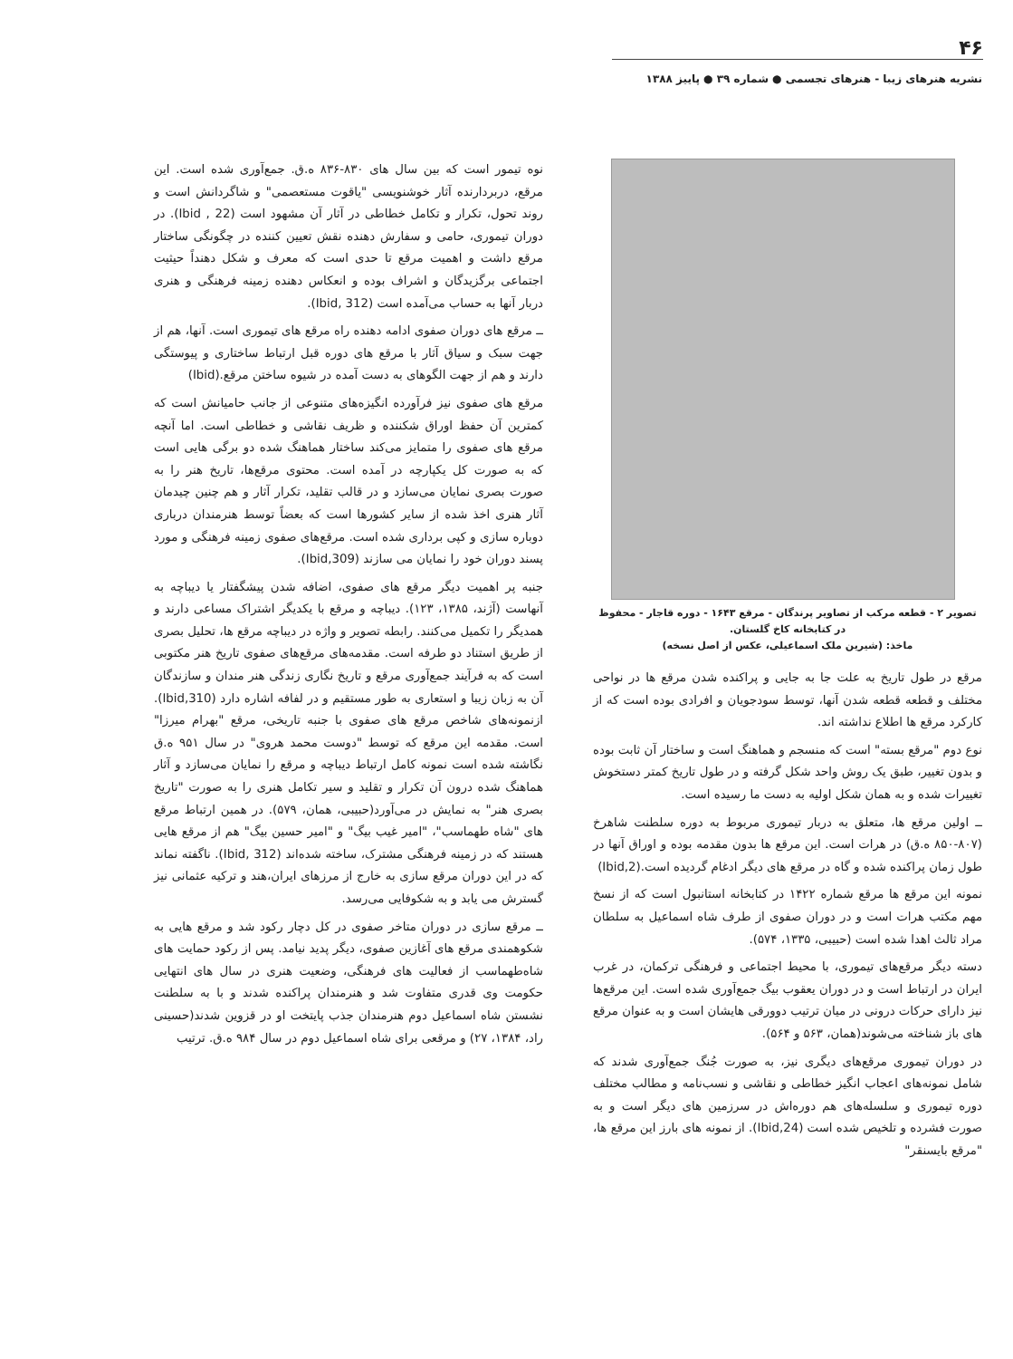۴۶
نشریه هنرهای زیبا - هنرهای تجسمی ● شماره ۳۹ ● پاییز ۱۳۸۸
تصویر ۲ - قطعه مرکب از تصاویر پرندگان - مرقع ۱۶۴۳ - دوره قاجار - محفوظ در کتابخانه کاخ گلستان.
ماخذ: (شیرین ملک اسماعیلی، عکس از اصل نسخه)
مرقع در طول تاریخ به علت جا به جایی و پراکنده شدن مرقع ها در نواحی مختلف و قطعه قطعه شدن آنها، توسط سودجویان و افرادی بوده است که از کارکرد مرقع ها اطلاع نداشته اند.
نوع دوم "مرقع بسته" است که منسجم و هماهنگ است و ساختار آن ثابت بوده و بدون تغییر، طبق یک روش واحد شکل گرفته و در طول تاریخ کمتر دستخوش تغییرات شده و به همان شکل اولیه به دست ما رسیده است.
ــ اولین مرقع ها، متعلق به دربار تیموری مربوط به دوره سلطنت شاهرخ (۸۰۷-۸۵۰ ه.ق) در هرات است. این مرقع ها بدون مقدمه بوده و اوراق آنها در طول زمان پراکنده شده و گاه در مرقع های دیگر ادغام گردیده است.(Ibid,2)
نمونه این مرقع ها مرقع شماره ۱۴۲۲ در کتابخانه استانبول است که از نسخ مهم مکتب هرات است و در دوران صفوی از طرف شاه اسماعیل به سلطان مراد ثالث اهدا شده است (حبیبی، ۱۳۳۵، ۵۷۴).
دسته دیگر مرقع‌های تیموری، با محیط اجتماعی و فرهنگی ترکمان، در غرب ایران در ارتباط است و در دوران یعقوب بیگ جمع‌آوری شده است. این مرقع‌ها نیز دارای حرکات درونی در میان ترتیب دوورقی هایشان است و به عنوان مرقع های باز شناخته می‌شوند(همان، ۵۶۳ و ۵۶۴).
در دوران تیموری مرقع‌های دیگری نیز، به صورت جُنگ جمع‌آوری شدند که شامل نمونه‌های اعجاب انگیز خطاطی و نقاشی و نسب‌نامه و مطالب مختلف دوره تیموری و سلسله‌های هم دوره‌اش در سرزمین های دیگر است و به صورت فشرده و تلخیص شده است (Ibid,24). از نمونه های بارز این مرقع ها، "مرقع بایسنقر"
نوه تیمور است که بین سال های ۸۳۰-۸۳۶ ه.ق. جمع‌آوری شده است. این مرقع، دربردارنده آثار خوشنویسی "یاقوت مستعصمی" و شاگردانش است و روند تحول، تکرار و تکامل خطاطی در آثار آن مشهود است (Ibid , 22). در دوران تیموری، حامی و سفارش دهنده نقش تعیین کننده در چگونگی ساختار مرقع داشت و اهمیت مرقع تا حدی است که معرف و شکل دهنداً حیثیت اجتماعی برگزیدگان و اشراف بوده و انعکاس دهنده زمینه فرهنگی و هنری دربار آنها به حساب می‌آمده است (Ibid, 312).
ــ مرقع های دوران صفوی ادامه دهنده راه مرقع های تیموری است. آنها، هم از جهت سبک و سیاق آثار با مرقع های دوره قبل ارتباط ساختاری و پیوستگی دارند و هم از جهت الگوهای به دست آمده در شیوه ساختن مرقع.(Ibid)
مرقع های صفوی نیز فرآورده انگیزه‌های متنوعی از جانب حامیانش است که کمترین آن حفظ اوراق شکننده و ظریف نقاشی و خطاطی است. اما آنچه مرقع های صفوی را متمایز می‌کند ساختار هماهنگ شده دو برگی هایی است که به صورت کل یکپارچه در آمده است. محتوی مرقع‌ها، تاریخ هنر را به صورت بصری نمایان می‌سازد و در قالب تقلید، تکرار آثار و هم چنین چیدمان آثار هنری اخذ شده از سایر کشورها است که بعضاً توسط هنرمندان درباری دوباره سازی و کپی برداری شده است. مرقع‌های صفوی زمینه فرهنگی و مورد پسند دوران خود را نمایان می سازند (Ibid,309).
جنبه پر اهمیت دیگر مرقع های صفوی، اضافه شدن پیشگفتار یا دیباچه به آنهاست (آژند، ۱۳۸۵، ۱۲۳). دیباچه و مرقع با یکدیگر اشتراک مساعی دارند و همدیگر را تکمیل می‌کنند. رابطه تصویر و واژه در دیباچه مرقع ها، تحلیل بصری از طریق استناد دو طرفه است. مقدمه‌های مرقع‌های صفوی تاریخ هنر مکتوبی است که به فرآیند جمع‌آوری مرقع و تاریخ نگاری زندگی هنر مندان و سازندگان آن به زبان زیبا و استعاری به طور مستقیم و در لفافه اشاره دارد (Ibid,310). ازنمونه‌های شاخص مرقع های صفوی با جنبه تاریخی، مرقع "بهرام میرزا" است. مقدمه این مرقع که توسط "دوست محمد هروی" در سال ۹۵۱ ه.ق نگاشته شده است نمونه کامل ارتباط دیباچه و مرقع را نمایان می‌سازد و آثار هماهنگ شده درون آن تکرار و تقلید و سیر تکامل هنری را به صورت "تاریخ بصری هنر" به نمایش در می‌آورد(حبیبی، همان، ۵۷۹). در همین ارتباط مرقع های "شاه طهماسب"، "امیر غیب بیگ" و "امیر حسین بیگ" هم از مرقع هایی هستند که در زمینه فرهنگی مشترک، ساخته شده‌اند (Ibid, 312). ناگفته نماند که در این دوران مرقع سازی به خارج از مرزهای ایران،هند و ترکیه عثمانی نیز گسترش می یابد و به شکوفایی می‌رسد.
ــ مرقع سازی در دوران متاخر صفوی در کل دچار رکود شد و مرقع هایی به شکوهمندی مرقع های آغازین صفوی، دیگر پدید نیامد. پس از رکود حمایت های شاه‌طهماسب از فعالیت های فرهنگی، وضعیت هنری در سال های انتهایی حکومت وی قدری متفاوت شد و هنرمندان پراکنده شدند و با به سلطنت نشستن شاه اسماعیل دوم هنرمندان جذب پایتخت او در قزوین شدند(حسینی راد، ۱۳۸۴، ۲۷) و مرقعی برای شاه اسماعیل دوم در سال ۹۸۴ ه.ق. ترتیب